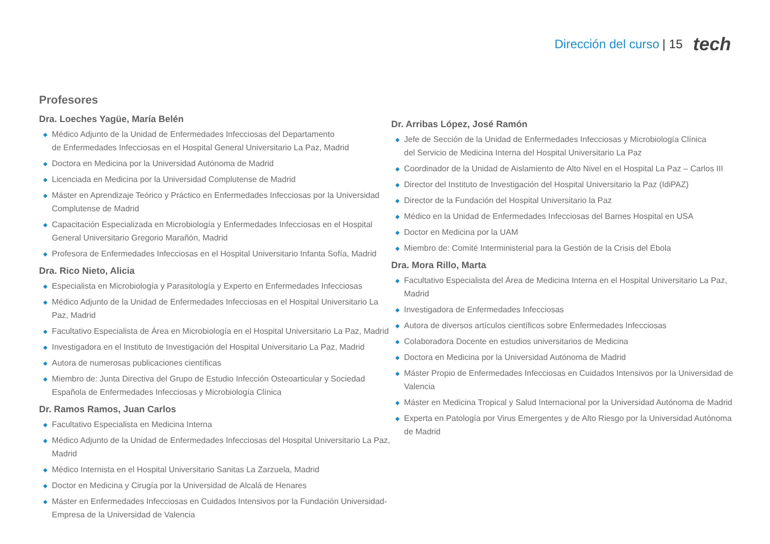Dirección del curso | 15 tech
Profesores
Dra. Loeches Yagüe, María Belén
◆ Médico Adjunto de la Unidad de Enfermedades Infecciosas del Departamento
de Enfermedades Infecciosas en el Hospital General Universitario La Paz, Madrid
◆ Doctora en Medicina por la Universidad Autónoma de Madrid
◆ Licenciada en Medicina por la Universidad Complutense de Madrid
◆ Máster en Aprendizaje Teórico y Práctico en Enfermedades Infecciosas por la Universidad Complutense de Madrid
◆ Capacitación Especializada en Microbiología y Enfermedades Infecciosas en el Hospital General Universitario Gregorio Marañón, Madrid
◆ Profesora de Enfermedades Infecciosas en el Hospital Universitario Infanta Sofía, Madrid
Dra. Rico Nieto, Alicia
◆ Especialista en Microbiología y Parasitología y Experto en Enfermedades Infecciosas
◆ Médico Adjunto de la Unidad de Enfermedades Infecciosas en el Hospital Universitario La Paz, Madrid
◆ Facultativo Especialista de Área en Microbiología en el Hospital Universitario La Paz, Madrid
◆ Investigadora en el Instituto de Investigación del Hospital Universitario La Paz, Madrid
◆ Autora de numerosas publicaciones científicas
◆ Miembro de: Junta Directiva del Grupo de Estudio Infección Osteoarticular y Sociedad
Española de Enfermedades Infecciosas y Microbiología Clínica
Dr. Ramos Ramos, Juan Carlos
◆ Facultativo Especialista en Medicina Interna
◆ Médico Adjunto de la Unidad de Enfermedades Infecciosas del Hospital Universitario La Paz, Madrid
◆ Médico Internista en el Hospital Universitario Sanitas La Zarzuela, Madrid
◆ Doctor en Medicina y Cirugía por la Universidad de Alcalá de Henares
◆ Máster en Enfermedades Infecciosas en Cuidados Intensivos por la Fundación Universidad-Empresa de la Universidad de Valencia
Dr. Arribas López, José Ramón
◆ Jefe de Sección de la Unidad de Enfermedades Infecciosas y Microbiología Clínica
del Servicio de Medicina Interna del Hospital Universitario La Paz
◆ Coordinador de la Unidad de Aislamiento de Alto Nivel en el Hospital La Paz – Carlos III
◆ Director del Instituto de Investigación del Hospital Universitario la Paz (IdiPAZ)
◆ Director de la Fundación del Hospital Universitario la Paz
◆ Médico en la Unidad de Enfermedades Infecciosas del Barnes Hospital en USA
◆ Doctor en Medicina por la UAM
◆ Miembro de: Comité Interministerial para la Gestión de la Crisis del Ébola
Dra. Mora Rillo, Marta
◆ Facultativo Especialista del Área de Medicina Interna en el Hospital Universitario La Paz, Madrid
◆ Investigadora de Enfermedades Infecciosas
◆ Autora de diversos artículos científicos sobre Enfermedades Infecciosas
◆ Colaboradora Docente en estudios universitarios de Medicina
◆ Doctora en Medicina por la Universidad Autónoma de Madrid
◆ Máster Propio de Enfermedades Infecciosas en Cuidados Intensivos por la Universidad de Valencia
◆ Máster en Medicina Tropical y Salud Internacional por la Universidad Autónoma de Madrid
◆ Experta en Patología por Virus Emergentes y de Alto Riesgo por la Universidad Autónoma de Madrid